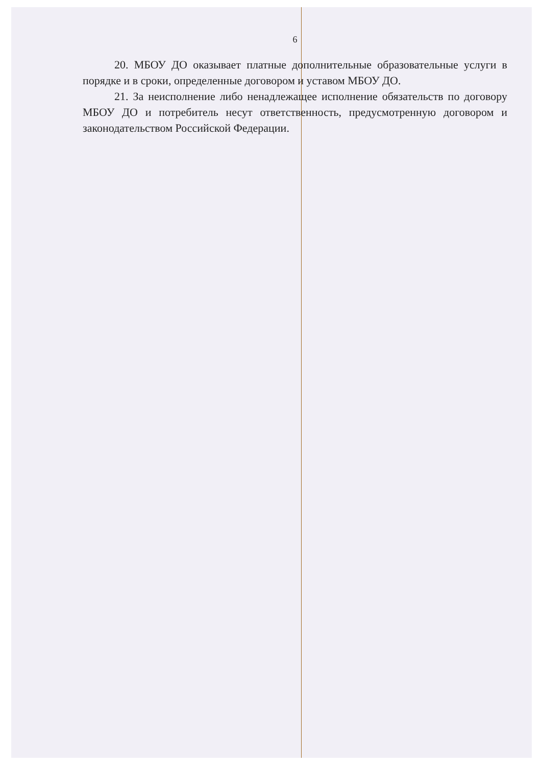6
20. МБОУ ДО оказывает платные дополнительные образовательные услуги в порядке и в сроки, определенные договором и уставом МБОУ ДО.
21. За неисполнение либо ненадлежащее исполнение обязательств по договору МБОУ ДО и потребитель несут ответственность, предусмотренную договором и законодательством Российской Федерации.